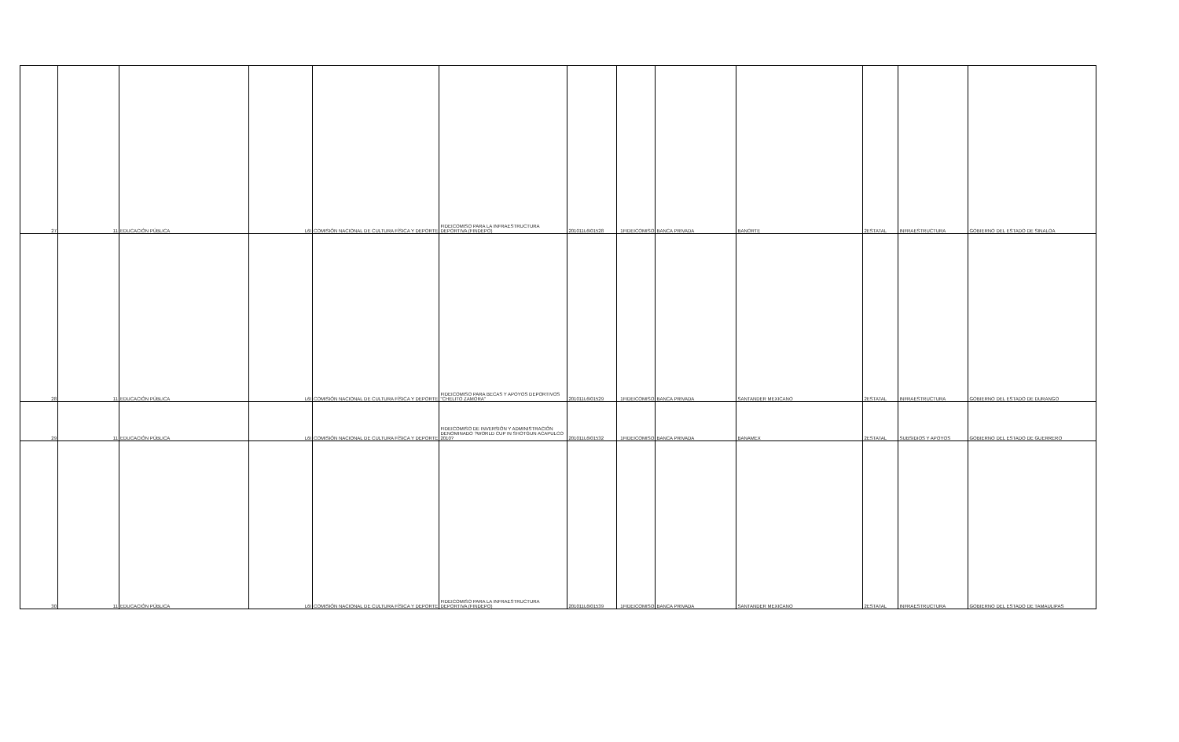| 27 | 11 | EDUCACIÓN PÚBLICA | L6I | COMISIÓN NACIONAL DE CULTURA FÍSICA Y DEPORTE | FIDEICOMISO PARA LA INFRAESTRUCTURA DEPORTIVA (FINDEPO) | 201011L6I01528 | 1FIDEICOMISO | BANCA PRIVADA | BANORTE | 2ESTATAL | INFRAESTRUCTURA | GOBIERNO DEL ESTADO DE SINALOA |
| 28 | 11 | EDUCACIÓN PÚBLICA | L6I | COMISIÓN NACIONAL DE CULTURA FÍSICA Y DEPORTE | FIDEICOMISO PARA BECAS Y APOYOS DEPORTIVOS "CHELITO ZAMORA" | 201011L6I01529 | 1FIDEICOMISO | BANCA PRIVADA | SANTANDER MEXICANO | 2ESTATAL | INFRAESTRUCTURA | GOBIERNO DEL ESTADO DE DURANGO |
| 29 | 11 | EDUCACIÓN PÚBLICA | L6I | COMISIÓN NACIONAL DE CULTURA FÍSICA Y DEPORTE | FIDEICOMISO DE INVERSIÓN Y ADMINISTRACIÓN DENOMINADO ?WORLD CUP IN SHOTGUN ACAPULCO 2010? | 201011L6I01532 | 1FIDEICOMISO | BANCA PRIVADA | BANAMEX | 2ESTATAL | SUBSIDIOS Y APOYOS | GOBIERNO DEL ESTADO DE GUERRERO |
| 30 | 11 | EDUCACIÓN PÚBLICA | L6I | COMISIÓN NACIONAL DE CULTURA FÍSICA Y DEPORTE | FIDEICOMISO PARA LA INFRAESTRUCTURA DEPORTIVA (FINDEPO) | 201011L6I01539 | 1FIDEICOMISO | BANCA PRIVADA | SANTANDER MEXICANO | 2ESTATAL | INFRAESTRUCTURA | GOBIERNO DEL ESTADO DE TAMAULIPAS |